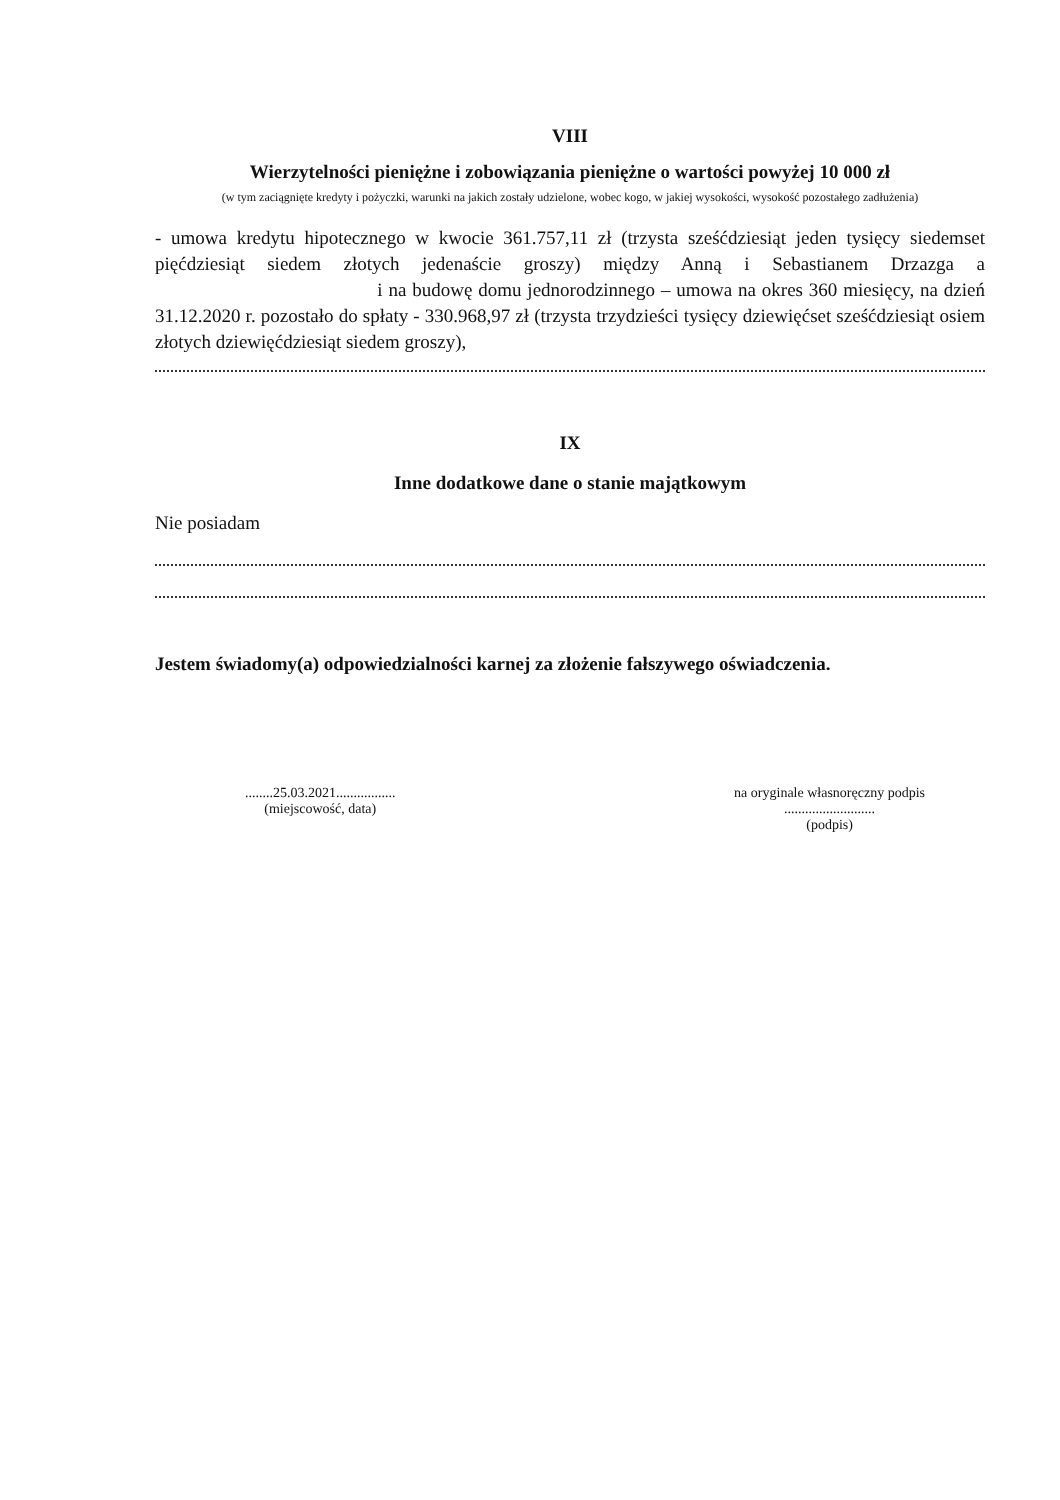VIII
Wierzytelności pieniężne i zobowiązania pieniężne o wartości powyżej 10 000 zł
(w tym zaciągnięte kredyty i pożyczki, warunki na jakich zostały udzielone, wobec kogo, w jakiej wysokości, wysokość pozostałego zadłużenia)
- umowa kredytu hipotecznego w kwocie 361.757,11 zł (trzysta sześćdziesiąt jeden tysięcy siedemset pięćdziesiąt siedem złotych jedenaście groszy) między Anną i Sebastianem Drzazga a i na budowę domu jednorodzinnego – umowa na okres 360 miesięcy, na dzień 31.12.2020 r. pozostało do spłaty - 330.968,97 zł (trzysta trzydzieści tysięcy dziewięćset sześćdziesiąt osiem złotych dziewięćdziesiąt siedem groszy),
IX
Inne dodatkowe dane o stanie majątkowym
Nie posiadam
Jestem świadomy(a) odpowiedzialności karnej za złożenie fałszywego oświadczenia.
........25.03.2021.................
(miejscowość, data)
na oryginale własnoręczny podpis
..........................
(podpis)